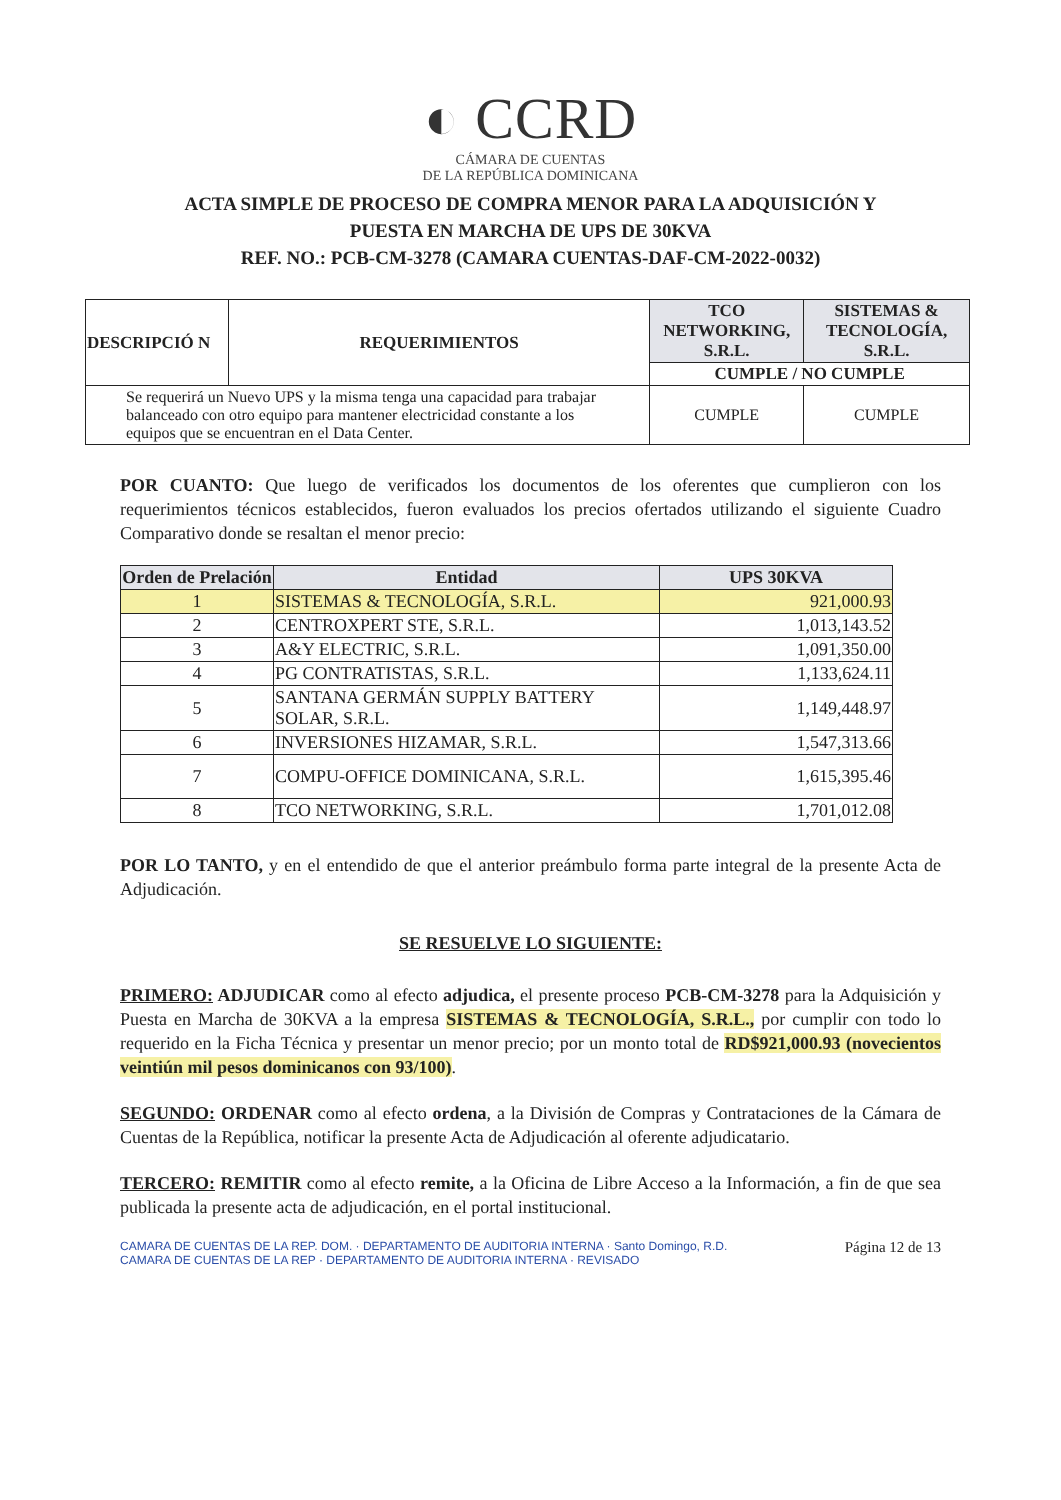◐ CCRD
CÁMARA DE CUENTAS
DE LA REPÚBLICA DOMINICANA
ACTA SIMPLE DE PROCESO DE COMPRA MENOR PARA LA ADQUISICIÓN Y
PUESTA EN MARCHA DE UPS DE 30KVA
REF. NO.: PCB-CM-3278 (CAMARA CUENTAS-DAF-CM-2022-0032)
| DESCRIPCIÓ N | REQUERIMIENTOS | TCO NETWORKING, S.R.L. | SISTEMAS & TECNOLOGÍA, S.R.L. |
| --- | --- | --- | --- |
| | | CUMPLE / NO CUMPLE | |
| Se requerirá un Nuevo UPS y la misma tenga una capacidad para trabajar balanceado con otro equipo para mantener electricidad constante a los equipos que se encuentran en el Data Center. | | CUMPLE | CUMPLE |
POR CUANTO: Que luego de verificados los documentos de los oferentes que cumplieron con los requerimientos técnicos establecidos, fueron evaluados los precios ofertados utilizando el siguiente Cuadro Comparativo donde se resaltan el menor precio:
| Orden de Prelación | Entidad | UPS 30KVA |
| --- | --- | --- |
| 1 | SISTEMAS & TECNOLOGÍA, S.R.L. | 921,000.93 |
| 2 | CENTROXPERT STE, S.R.L. | 1,013,143.52 |
| 3 | A&Y ELECTRIC, S.R.L. | 1,091,350.00 |
| 4 | PG CONTRATISTAS, S.R.L. | 1,133,624.11 |
| 5 | SANTANA GERMÁN SUPPLY BATTERY SOLAR, S.R.L. | 1,149,448.97 |
| 6 | INVERSIONES HIZAMAR, S.R.L. | 1,547,313.66 |
| 7 | COMPU-OFFICE DOMINICANA, S.R.L. | 1,615,395.46 |
| 8 | TCO NETWORKING, S.R.L. | 1,701,012.08 |
POR LO TANTO, y en el entendido de que el anterior preámbulo forma parte integral de la presente Acta de Adjudicación.
SE RESUELVE LO SIGUIENTE:
PRIMERO: ADJUDICAR como al efecto adjudica, el presente proceso PCB-CM-3278 para la Adquisición y Puesta en Marcha de 30KVA a la empresa SISTEMAS & TECNOLOGÍA, S.R.L., por cumplir con todo lo requerido en la Ficha Técnica y presentar un menor precio; por un monto total de RD$921,000.93 (novecientos veintiún mil pesos dominicanos con 93/100).
SEGUNDO: ORDENAR como al efecto ordena, a la División de Compras y Contrataciones de la Cámara de Cuentas de la República, notificar la presente Acta de Adjudicación al oferente adjudicatario.
TERCERO: REMITIR como al efecto remite, a la Oficina de Libre Acceso a la Información, a fin de que sea publicada la presente acta de adjudicación, en el portal institucional.
CAMARA DE CUENTAS DE LA REP. DOM. · DEPARTAMENTO DE AUDITORIA INTERNA · Santo Domingo, R.D.
CAMARA DE CUENTAS DE LA REP · DEPARTAMENTO DE AUDITORIA INTERNA · REVISADO
Página 12 de 13